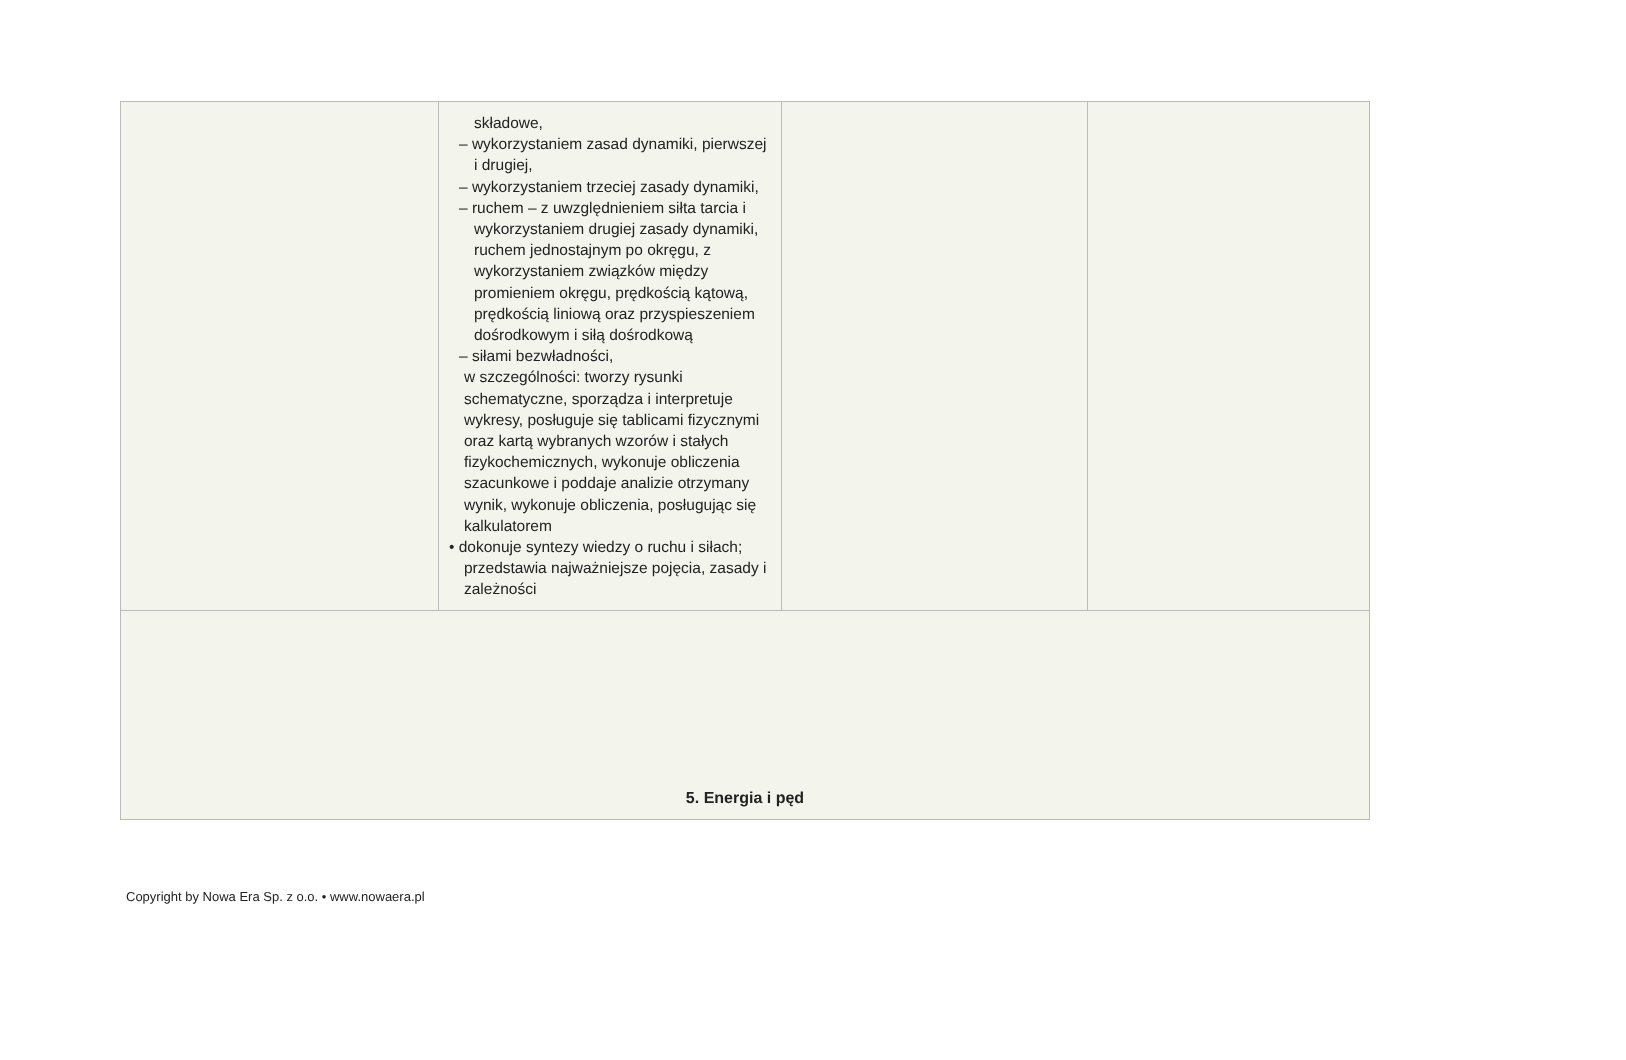| | składowe, – wykorzystaniem zasad dynamiki, pierwszej i drugiej, – wykorzystaniem trzeciej zasady dynamiki, – ruchem – z uwzględnieniem siłta tarcia i wykorzystaniem drugiej zasady dynamiki, ruchem jednostajnym po okręgu, z wykorzystaniem związków między promieniem okręgu, prędkością kątową, prędkością liniową oraz przyspieszeniem dośrodkowym i siłą dośrodkową – siłami bezwładności, w szczególności: tworzy rysunki schematyczne, sporządza i interpretuje wykresy, posługuje się tablicami fizycznymi oraz kartą wybranych wzorów i stałych fizykochemicznych, wykonuje obliczenia szacunkowe i poddaje analizie otrzymany wynik, wykonuje obliczenia, posługując się kalkulatorem • dokonuje syntezy wiedzy o ruchu i siłach; przedstawia najważniejsze pojęcia, zasady i zależności | | |
| 5. Energia i pęd | | | |
Copyright by Nowa Era Sp. z o.o. • www.nowaera.pl